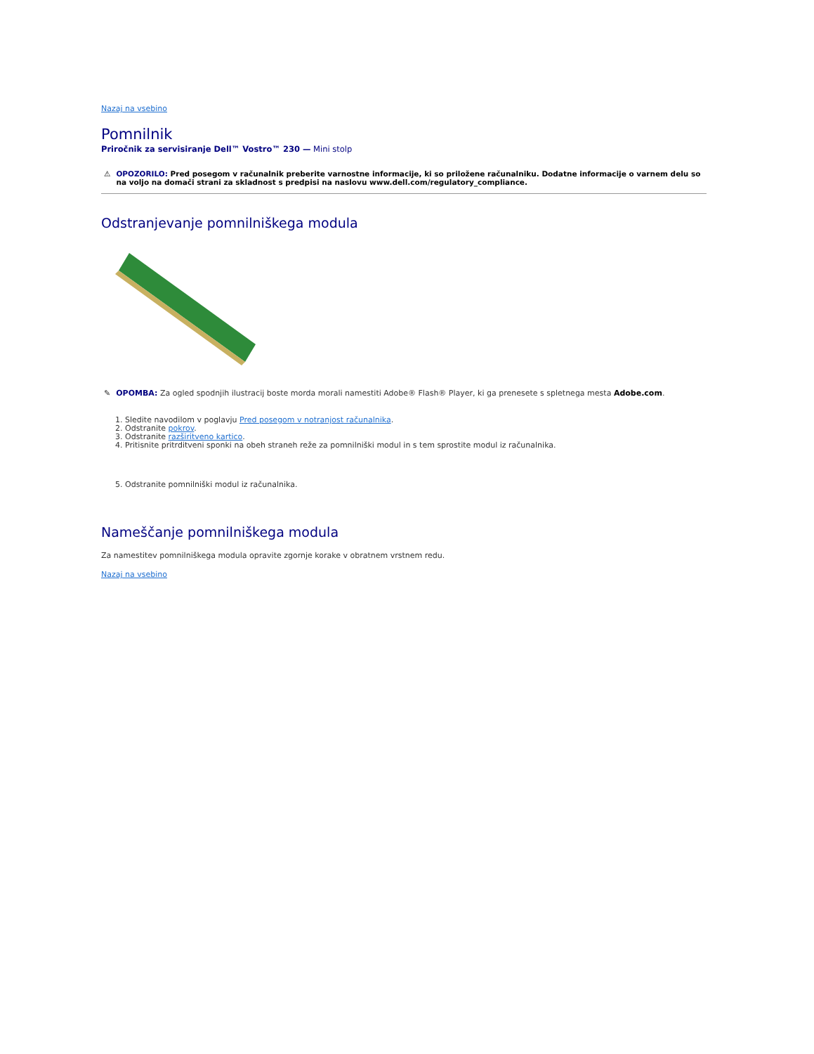Nazaj na vsebino
Pomnilnik
Priročnik za servisiranje Dell™ Vostro™ 230 — Mini stolp
⚠ OPOZORILO: Pred posegom v računalnik preberite varnostne informacije, ki so priložene računalniku. Dodatne informacije o varnem delu so na voljo na domači strani za skladnost s predpisi na naslovu www.dell.com/regulatory_compliance.
Odstranjevanje pomnilniškega modula
✎ OPOMBA: Za ogled spodnjih ilustracij boste morda morali namestiti Adobe® Flash® Player, ki ga prenesete s spletnega mesta Adobe.com.
1. Sledite navodilom v poglavju Pred posegom v notranjost računalnika.
2. Odstranite pokrov.
3. Odstranite razširitveno kartico.
4. Pritisnite pritrditveni sponki na obeh straneh reže za pomnilniški modul in s tem sprostite modul iz računalnika.
5. Odstranite pomnilniški modul iz računalnika.
Nameščanje pomnilniškega modula
Za namestitev pomnilniškega modula opravite zgornje korake v obratnem vrstnem redu.
Nazaj na vsebino